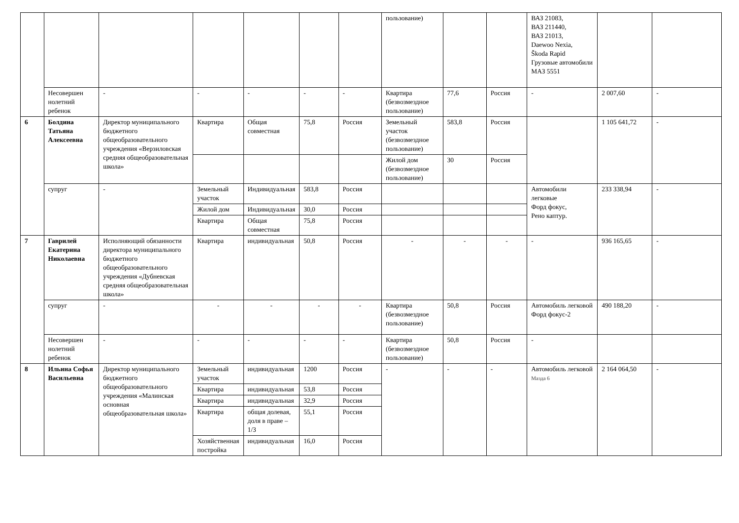| | | | | | | | пользование) | | | ВАЗ 21083, ВАЗ 211440, ВАЗ 21013, Daewoo Nexia, Škoda Rapid Грузовые автомобили МАЗ 5551 | | |
| | Несовершен нолетний ребенок | - | - | - | - | - | Квартира (безвозмездное пользование) | 77,6 | Россия | - | 2 007,60 | - |
| 6 | Болдина Татьяна Алексеевна | Директор муниципального бюджетного общеобразовательного учреждения «Верзиловская средняя общеобразовательная школа» | Квартира | Общая совместная | 75,8 | Россия | Земельный участок (безвозмездное пользование) | 583,8 | Россия | | 1 105 641,72 | - |
| | | | | | | | Жилой дом (безвозмездное пользование) | 30 | Россия | | | |
| | супруг | - | Земельный участок | Индивидуальная | 583,8 | Россия | | | | Автомобили легковые Форд фокус, Рено каптур. | 233 338,94 | - |
| | | | Жилой дом | Индивидуальная | 30,0 | Россия | | | | | | |
| | | | Квартира | Общая совместная | 75,8 | Россия | | | | | | |
| 7 | Гаврилей Екатерина Николаевна | Исполняющий обязанности директора муниципального бюджетного общеобразовательного учреждения «Дубневская средняя общеобразовательная школа» | Квартира | индивидуальная | 50,8 | Россия | - | - | - | - | 936 165,65 | - |
| | супруг | - | - | - | - | - | Квартира (безвозмездное пользование) | 50,8 | Россия | Автомобиль легковой Форд фокус-2 | 490 188,20 | - |
| | Несовершен нолетний ребенок | - | - | - | - | - | Квартира (безвозмездное пользование) | 50,8 | Россия | - | | |
| 8 | Ильина Софья Васильевна | Директор муниципального бюджетного общеобразовательного учреждения «Малинская основная общеобразовательная школа» | Земельный участок | индивидуальная | 1200 | Россия | - | - | - | Автомобиль легковой Мазда 6 | 2 164 064,50 | - |
| | | | Квартира | индивидуальная | 53,8 | Россия | | | | | | |
| | | | Квартира | индивидуальная | 32,9 | Россия | | | | | | |
| | | | Квартира | общая долевая, доля в праве –1/3 | 55,1 | Россия | | | | | | |
| | | | Хозяйственная постройка | индивидуальная | 16,0 | Россия | | | | | | |